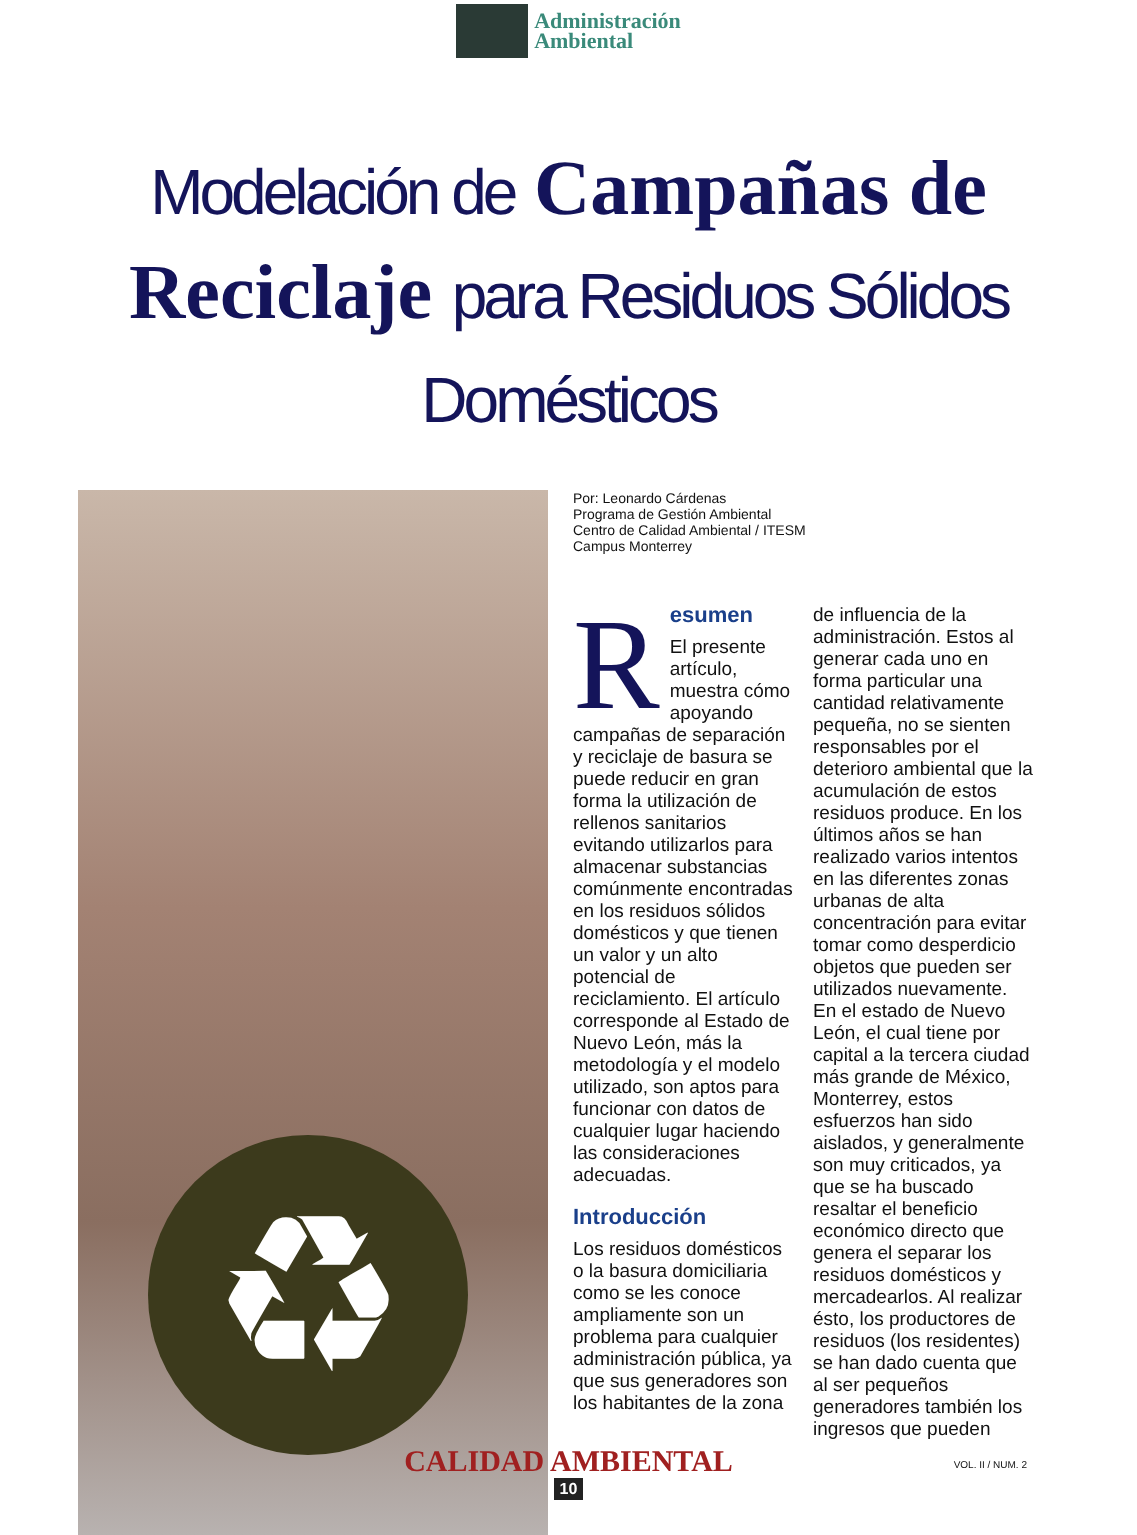Administración
Ambiental
Modelación de Campañas de
Reciclaje para Residuos Sólidos Domésticos
♻
Por: Leonardo Cárdenas
Programa de Gestión Ambiental
Centro de Calidad Ambiental / ITESM
Campus Monterrey
R
esumen
El presente artículo, muestra cómo apoyando campañas de separación y reciclaje de basura se puede reducir en gran forma la utilización de rellenos sanitarios evitando utilizarlos para almacenar substancias comúnmente encontradas en los residuos sólidos domésticos y que tienen un valor y un alto potencial de reciclamiento. El artículo corresponde al Estado de Nuevo León, más la metodología y el modelo utilizado, son aptos para funcionar con datos de cualquier lugar haciendo las consideraciones adecuadas.
Introducción
Los residuos domésticos o la basura domiciliaria como se les conoce ampliamente son un problema para cualquier administración pública, ya que sus generadores son los habitantes de la zona
de influencia de la administración. Estos al generar cada uno en forma particular una cantidad relativamente pequeña, no se sienten responsables por el deterioro ambiental que la acumulación de estos residuos produce. En los últimos años se han realizado varios intentos en las diferentes zonas urbanas de alta concentración para evitar tomar como desperdicio objetos que pueden ser utilizados nuevamente. En el estado de Nuevo León, el cual tiene por capital a la tercera ciudad más grande de México, Monterrey, estos esfuerzos han sido aislados, y generalmente son muy criticados, ya que se ha buscado resaltar el beneficio económico directo que genera el separar los residuos domésticos y mercadearlos. Al realizar ésto, los productores de residuos (los residentes) se han dado cuenta que al ser pequeños generadores también los ingresos que pueden
CALIDAD AMBIENTAL
10
VOL. II / NUM. 2